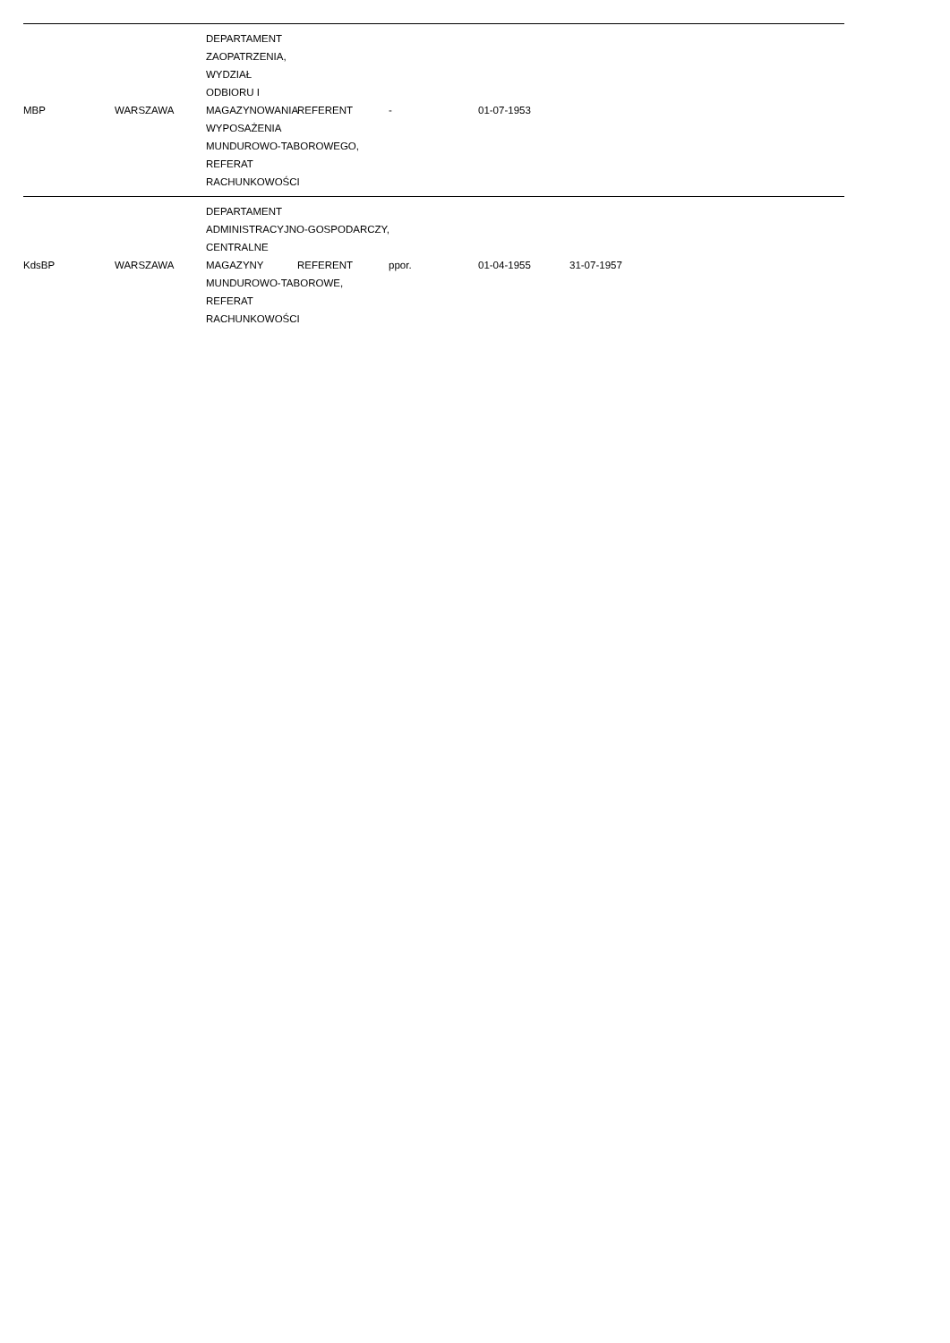| MBP | WARSZAWA | DEPARTAMENT ZAOPATRZENIA, WYDZIAŁ ODBIORU I MAGAZYNOWANIA WYPOSAŻENIA MUNDUROWO-TABOROWEGO, REFERAT RACHUNKOWOŚCI | REFERENT | - | 01-07-1953 | | |
| KdsBP | WARSZAWA | DEPARTAMENT ADMINISTRACYJNO-GOSPODARCZY, CENTRALNE MAGAZYNY MUNDUROWO-TABOROWE, REFERAT RACHUNKOWOŚCI | REFERENT | ppor. | 01-04-1955 | 31-07-1957 | |